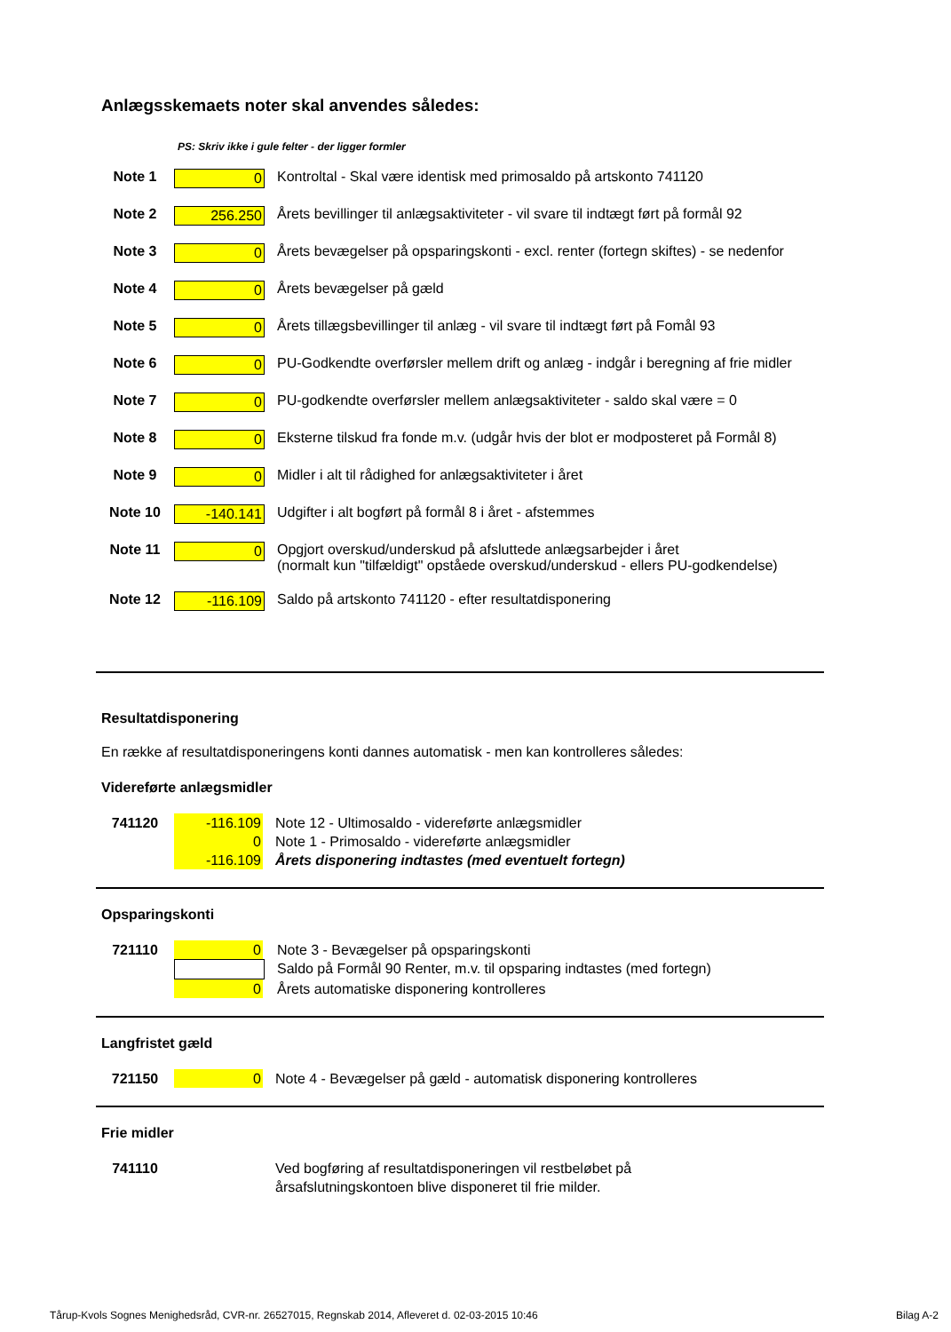Anlægsskemaets noter skal anvendes således:
PS: Skriv ikke i gule felter - der ligger formler
| Note 1 | 0 | Kontroltal - Skal være identisk med primosaldo på artskonto 741120 |
| Note 2 | 256.250 | Årets bevillinger til anlægsaktiviteter - vil svare til indtægt ført på formål 92 |
| Note 3 | 0 | Årets bevægelser på opsparingskonti - excl. renter (fortegn skiftes) - se nedenfor |
| Note 4 | 0 | Årets bevægelser på gæld |
| Note 5 | 0 | Årets tillægsbevillinger til anlæg - vil svare til indtægt ført på Fomål 93 |
| Note 6 | 0 | PU-Godkendte overførsler mellem drift og anlæg - indgår i beregning af frie midler |
| Note 7 | 0 | PU-godkendte overførsler mellem anlægsaktiviteter - saldo skal være = 0 |
| Note 8 | 0 | Eksterne tilskud fra fonde m.v. (udgår hvis der blot er modposteret på Formål 8) |
| Note 9 | 0 | Midler i alt til rådighed for anlægsaktiviteter i året |
| Note 10 | -140.141 | Udgifter i alt bogført på formål 8 i året - afstemmes |
| Note 11 | 0 | Opgjort overskud/underskud på afsluttede anlægsarbejder i året (normalt kun "tilfældigt" opståede overskud/underskud - ellers PU-godkendelse) |
| Note 12 | -116.109 | Saldo på artskonto 741120 - efter resultatdisponering |
Resultatdisponering
En række af resultatdisponeringens konti dannes automatisk - men kan kontrolleres således:
Videreførte anlægsmidler
| 741120 | -116.109 | Note 12 - Ultimosaldo - videreførte anlægsmidler |
| | 0 | Note 1 - Primosaldo - videreførte anlægsmidler |
| | -116.109 | Årets disponering indtastes (med eventuelt fortegn) |
Opsparingskonti
| 721110 | 0 | Note 3 - Bevægelser på opsparingskonti |
| | | Saldo på Formål 90 Renter, m.v. til opsparing indtastes (med fortegn) |
| | 0 | Årets automatiske disponering kontrolleres |
Langfristet gæld
| 721150 | 0 | Note 4 - Bevægelser på gæld - automatisk disponering kontrolleres |
Frie midler
| 741110 | | Ved bogføring af resultatdisponeringen vil restbeløbet på årsafslutningskontoen blive disponeret til frie milder. |
Tårup-Kvols Sognes Menighedsråd, CVR-nr. 26527015, Regnskab 2014, Afleveret d. 02-03-2015 10:46 Bilag A-2